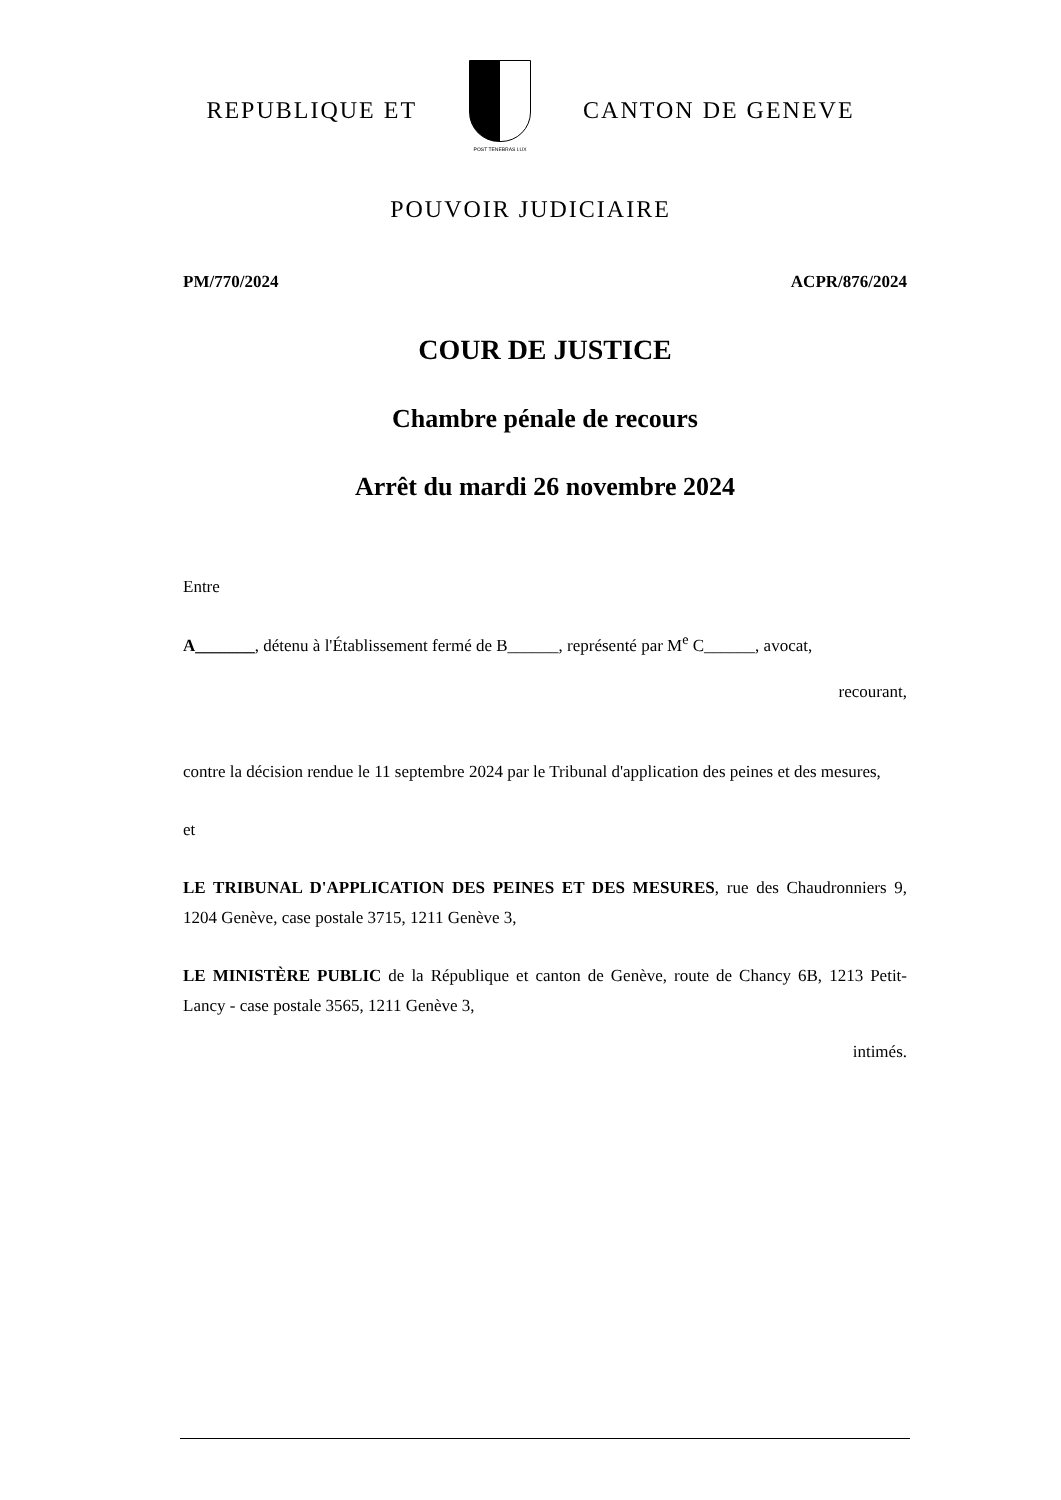REPUBLIQUE ET
POST TENEBRAS LUX
CANTON DE GENEVE
POUVOIR JUDICIAIRE
PM/770/2024 ACPR/876/2024
COUR DE JUSTICE
Chambre pénale de recours
Arrêt du mardi 26 novembre 2024
Entre
A_______, détenu à l'Établissement fermé de B______, représenté par M<sup>e</sup> C______, avocat,
recourant,
contre la décision rendue le 11 septembre 2024 par le Tribunal d'application des peines et des mesures,
et
LE TRIBUNAL D'APPLICATION DES PEINES ET DES MESURES, rue des Chaudronniers 9, 1204 Genève, case postale 3715, 1211 Genève 3,
LE MINISTÈRE PUBLIC de la République et canton de Genève, route de Chancy 6B, 1213 Petit-Lancy - case postale 3565, 1211 Genève 3,
intimés.